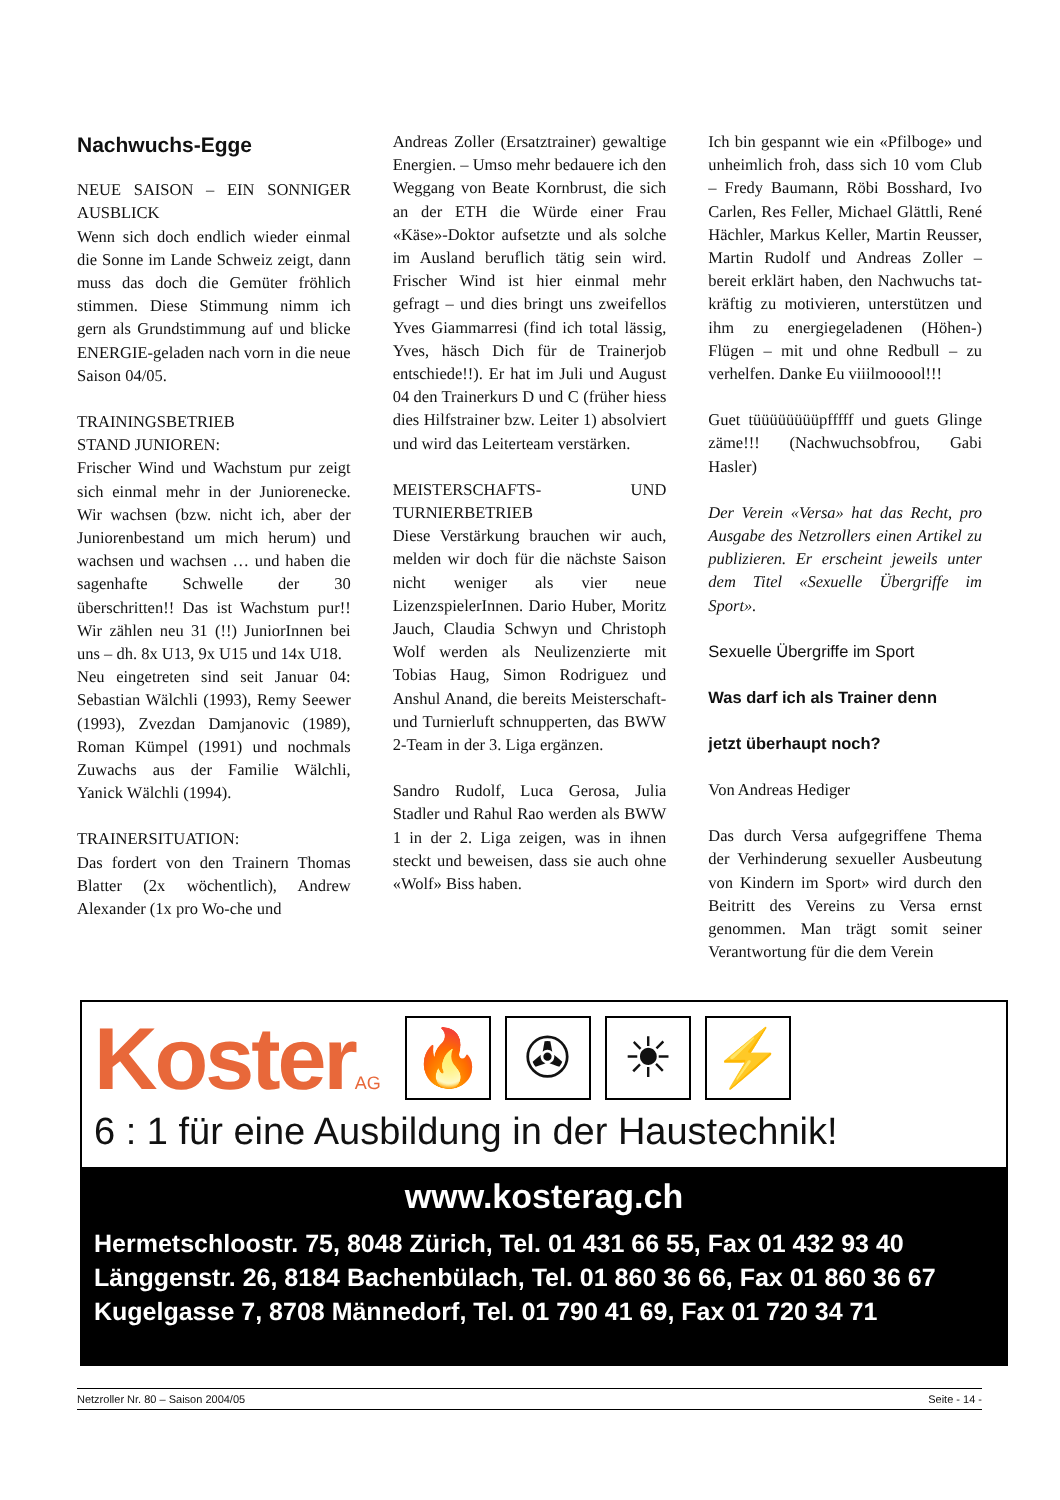Nachwuchs-Egge
NEUE SAISON – EIN SONNIGER AUSBLICK
Wenn sich doch endlich wieder einmal die Sonne im Lande Schweiz zeigt, dann muss das doch die Gemüter fröhlich stimmen. Diese Stimmung nimm ich gern als Grundstimmung auf und blicke ENERGIE-geladen nach vorn in die neue Saison 04/05.
TRAININGSBETRIEB
STAND JUNIOREN:
Frischer Wind und Wachstum pur zeigt sich einmal mehr in der Juniorenecke. Wir wachsen (bzw. nicht ich, aber der Juniorenbestand um mich herum) und wachsen und wachsen … und haben die sagenhafte Schwelle der 30 überschritten!! Das ist Wachstum pur!! Wir zählen neu 31 (!!) JuniorInnen bei uns – dh. 8x U13, 9x U15 und 14x U18.
Neu eingetreten sind seit Januar 04: Sebastian Wälchli (1993), Remy Seewer (1993), Zvezdan Damjanovic (1989), Roman Kümpel (1991) und nochmals Zuwachs aus der Familie Wälchli, Yanick Wälchli (1994).
TRAINERSITUATION:
Das fordert von den Trainern Thomas Blatter (2x wöchentlich), Andrew Alexander (1x pro Wo-che und
Andreas Zoller (Ersatztrainer) gewaltige Energien. – Umso mehr bedauere ich den Weggang von Beate Kornbrust, die sich an der ETH die Würde einer Frau «Käse»-Doktor aufsetzte und als solche im Ausland beruflich tätig sein wird. Frischer Wind ist hier einmal mehr gefragt – und dies bringt uns zweifellos Yves Giammarresi (find ich total lässig, Yves, häsch Dich für de Trainerjob entschiede!!). Er hat im Juli und August 04 den Trainerkurs D und C (früher hiess dies Hilfstrainer bzw. Leiter 1) absolviert und wird das Leiterteam verstärken.
MEISTERSCHAFTS- UND TURNIERBETRIEB
Diese Verstärkung brauchen wir auch, melden wir doch für die nächste Saison nicht weniger als vier neue LizenzspielerInnen. Dario Huber, Moritz Jauch, Claudia Schwyn und Christoph Wolf werden als Neulizenzierte mit Tobias Haug, Simon Rodriguez und Anshul Anand, die bereits Meisterschaft- und Turnierluft schnupperten, das BWW 2-Team in der 3. Liga ergänzen.
Sandro Rudolf, Luca Gerosa, Julia Stadler und Rahul Rao werden als BWW 1 in der 2. Liga zeigen, was in ihnen steckt und beweisen, dass sie auch ohne «Wolf» Biss haben.
Ich bin gespannt wie ein «Pfilboge» und unheimlich froh, dass sich 10 vom Club – Fredy Baumann, Röbi Bosshard, Ivo Carlen, Res Feller, Michael Glättli, René Hächler, Markus Keller, Martin Reusser, Martin Rudolf und Andreas Zoller – bereit erklärt haben, den Nachwuchs tat-kräftig zu motivieren, unterstützen und ihm zu energiegeladenen (Höhen-) Flügen – mit und ohne Redbull – zu verhelfen. Danke Eu viiilmooool!!!
Guet tüüüüüüüüpfffff und guets Glinge zäme!!! (Nachwuchsobfrou, Gabi Hasler)
Der Verein «Versa» hat das Recht, pro Ausgabe des Netzrollers einen Artikel zu publizieren. Er erscheint jeweils unter dem Titel «Sexuelle Übergriffe im Sport».
Sexuelle Übergriffe im Sport
Was darf ich als Trainer denn
jetzt überhaupt noch?
Von Andreas Hediger
Das durch Versa aufgegriffene Thema der Verhinderung sexueller Ausbeutung von Kindern im Sport» wird durch den Beitritt des Vereins zu Versa ernst genommen. Man trägt somit seiner Verantwortung für die dem Verein
Koster AG 🔥 ✇ ☀ ⚡
6 : 1 für eine Ausbildung in der Haustechnik!
www.kosterag.ch
Hermetschloostr. 75, 8048 Zürich, Tel. 01 431 66 55, Fax 01 432 93 40
Länggenstr. 26, 8184 Bachenbülach, Tel. 01 860 36 66, Fax 01 860 36 67
Kugelgasse 7, 8708 Männedorf, Tel. 01 790 41 69, Fax 01 720 34 71
Netzroller Nr. 80 – Saison 2004/05 Seite - 14 -